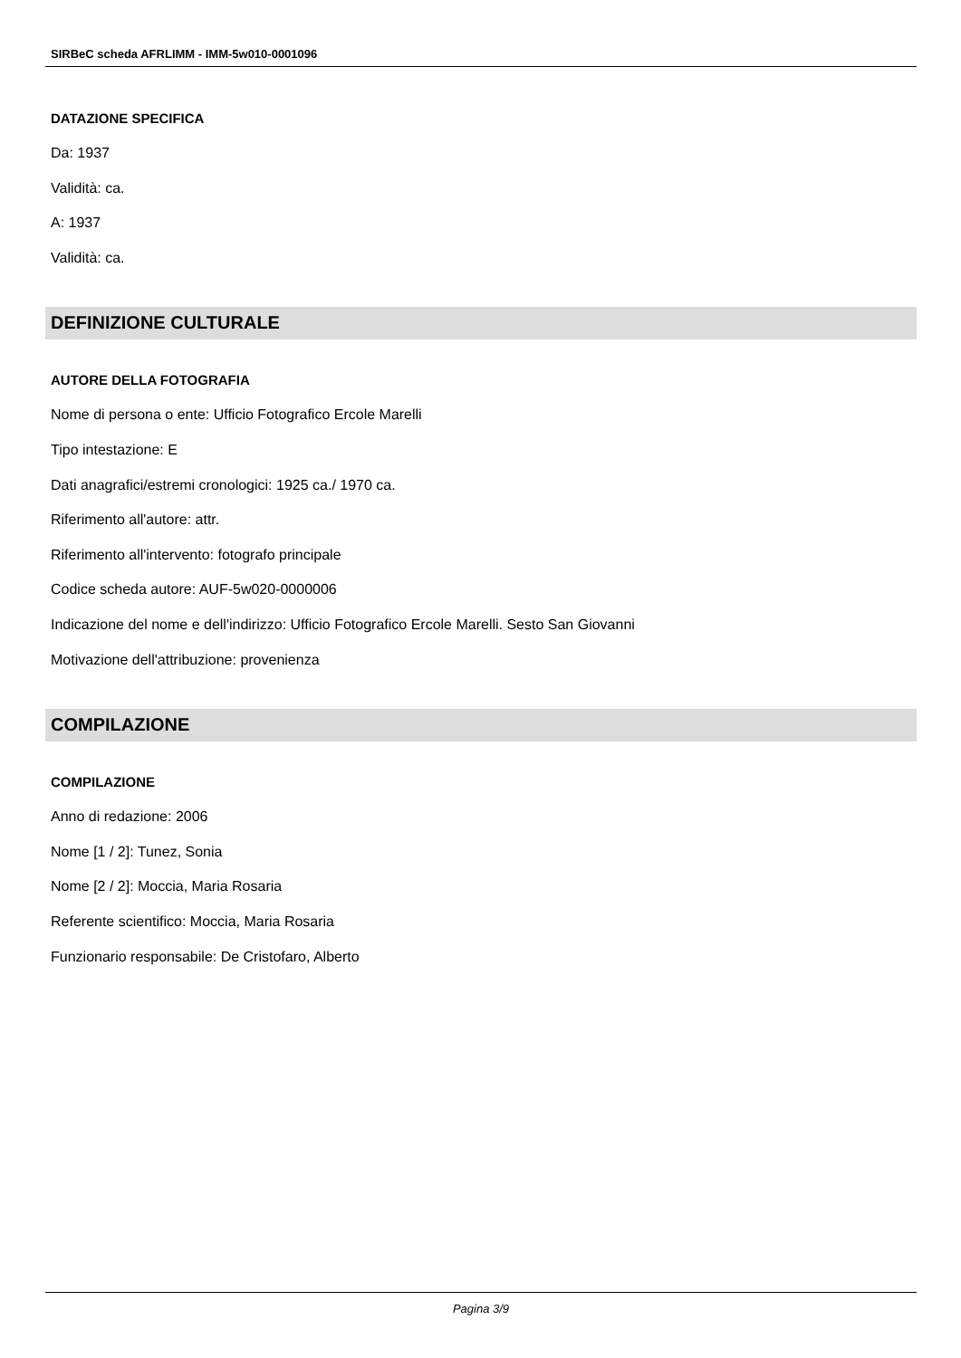SIRBeC scheda AFRLIMM - IMM-5w010-0001096
DATAZIONE SPECIFICA
Da: 1937
Validità: ca.
A: 1937
Validità: ca.
DEFINIZIONE CULTURALE
AUTORE DELLA FOTOGRAFIA
Nome di persona o ente: Ufficio Fotografico Ercole Marelli
Tipo intestazione: E
Dati anagrafici/estremi cronologici: 1925 ca./ 1970 ca.
Riferimento all'autore: attr.
Riferimento all'intervento: fotografo principale
Codice scheda autore: AUF-5w020-0000006
Indicazione del nome e dell'indirizzo: Ufficio Fotografico Ercole Marelli. Sesto San Giovanni
Motivazione dell'attribuzione: provenienza
COMPILAZIONE
COMPILAZIONE
Anno di redazione: 2006
Nome [1 / 2]: Tunez, Sonia
Nome [2 / 2]: Moccia, Maria Rosaria
Referente scientifico: Moccia, Maria Rosaria
Funzionario responsabile: De Cristofaro, Alberto
Pagina 3/9